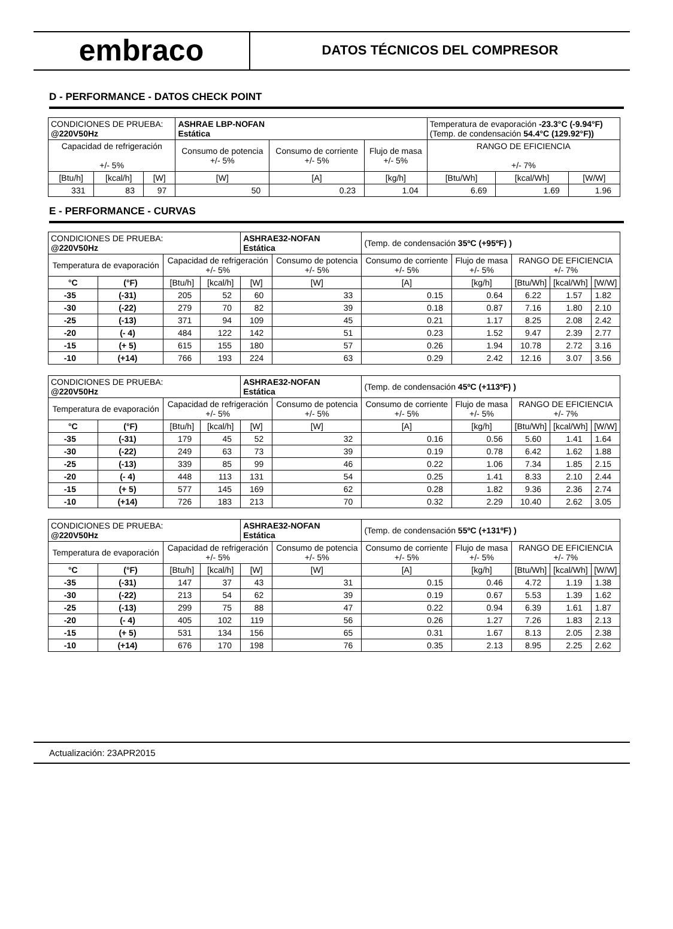embraco
DATOS TÉCNICOS DEL COMPRESOR
D - PERFORMANCE - DATOS CHECK POINT
| CONDICIONES DE PRUEBA: @220V50Hz | | | ASHRAE LBP-NOFAN Estática | | | Temperatura de evaporación -23.3°C (-9.94°F) (Temp. de condensación 54.4°C (129.92°F)) | | |
| Capacidad de refrigeración +/- 5% | | | Consumo de potencia +/- 5% | Consumo de corriente +/- 5% | Flujo de masa +/- 5% | RANGO DE EFICIENCIA +/- 7% | | |
| [Btu/h] | [kcal/h] | [W] | [W] | [A] | [kg/h] | [Btu/Wh] | [kcal/Wh] | [W/W] |
| 331 | 83 | 97 | 50 | 0.23 | 1.04 | 6.69 | 1.69 | 1.96 |
E - PERFORMANCE - CURVAS
| CONDICIONES DE PRUEBA: @220V50Hz | | | | ASHRAE32-NOFAN Estática | | (Temp. de condensación 35ºC (+95ºF) ) | | | | |
| Temperatura de evaporación | | Capacidad de refrigeración +/- 5% | | | Consumo de potencia +/- 5% | Consumo de corriente +/- 5% | Flujo de masa +/- 5% | RANGO DE EFICIENCIA +/- 7% | | |
| °C | (°F) | [Btu/h] | [kcal/h] | [W] | [W] | [A] | [kg/h] | [Btu/Wh] | [kcal/Wh] | [W/W] |
| -35 | (-31) | 205 | 52 | 60 | 33 | 0.15 | 0.64 | 6.22 | 1.57 | 1.82 |
| -30 | (-22) | 279 | 70 | 82 | 39 | 0.18 | 0.87 | 7.16 | 1.80 | 2.10 |
| -25 | (-13) | 371 | 94 | 109 | 45 | 0.21 | 1.17 | 8.25 | 2.08 | 2.42 |
| -20 | (- 4) | 484 | 122 | 142 | 51 | 0.23 | 1.52 | 9.47 | 2.39 | 2.77 |
| -15 | (+ 5) | 615 | 155 | 180 | 57 | 0.26 | 1.94 | 10.78 | 2.72 | 3.16 |
| -10 | (+14) | 766 | 193 | 224 | 63 | 0.29 | 2.42 | 12.16 | 3.07 | 3.56 |
| CONDICIONES DE PRUEBA: @220V50Hz | | | | ASHRAE32-NOFAN Estática | | (Temp. de condensación 45ºC (+113ºF) ) | | | | |
| Temperatura de evaporación | | Capacidad de refrigeración +/- 5% | | | Consumo de potencia +/- 5% | Consumo de corriente +/- 5% | Flujo de masa +/- 5% | RANGO DE EFICIENCIA +/- 7% | | |
| °C | (°F) | [Btu/h] | [kcal/h] | [W] | [W] | [A] | [kg/h] | [Btu/Wh] | [kcal/Wh] | [W/W] |
| -35 | (-31) | 179 | 45 | 52 | 32 | 0.16 | 0.56 | 5.60 | 1.41 | 1.64 |
| -30 | (-22) | 249 | 63 | 73 | 39 | 0.19 | 0.78 | 6.42 | 1.62 | 1.88 |
| -25 | (-13) | 339 | 85 | 99 | 46 | 0.22 | 1.06 | 7.34 | 1.85 | 2.15 |
| -20 | (- 4) | 448 | 113 | 131 | 54 | 0.25 | 1.41 | 8.33 | 2.10 | 2.44 |
| -15 | (+ 5) | 577 | 145 | 169 | 62 | 0.28 | 1.82 | 9.36 | 2.36 | 2.74 |
| -10 | (+14) | 726 | 183 | 213 | 70 | 0.32 | 2.29 | 10.40 | 2.62 | 3.05 |
| CONDICIONES DE PRUEBA: @220V50Hz | | | | ASHRAE32-NOFAN Estática | | (Temp. de condensación 55ºC (+131ºF) ) | | | | |
| Temperatura de evaporación | | Capacidad de refrigeración +/- 5% | | | Consumo de potencia +/- 5% | Consumo de corriente +/- 5% | Flujo de masa +/- 5% | RANGO DE EFICIENCIA +/- 7% | | |
| °C | (°F) | [Btu/h] | [kcal/h] | [W] | [W] | [A] | [kg/h] | [Btu/Wh] | [kcal/Wh] | [W/W] |
| -35 | (-31) | 147 | 37 | 43 | 31 | 0.15 | 0.46 | 4.72 | 1.19 | 1.38 |
| -30 | (-22) | 213 | 54 | 62 | 39 | 0.19 | 0.67 | 5.53 | 1.39 | 1.62 |
| -25 | (-13) | 299 | 75 | 88 | 47 | 0.22 | 0.94 | 6.39 | 1.61 | 1.87 |
| -20 | (- 4) | 405 | 102 | 119 | 56 | 0.26 | 1.27 | 7.26 | 1.83 | 2.13 |
| -15 | (+ 5) | 531 | 134 | 156 | 65 | 0.31 | 1.67 | 8.13 | 2.05 | 2.38 |
| -10 | (+14) | 676 | 170 | 198 | 76 | 0.35 | 2.13 | 8.95 | 2.25 | 2.62 |
Actualización: 23APR2015